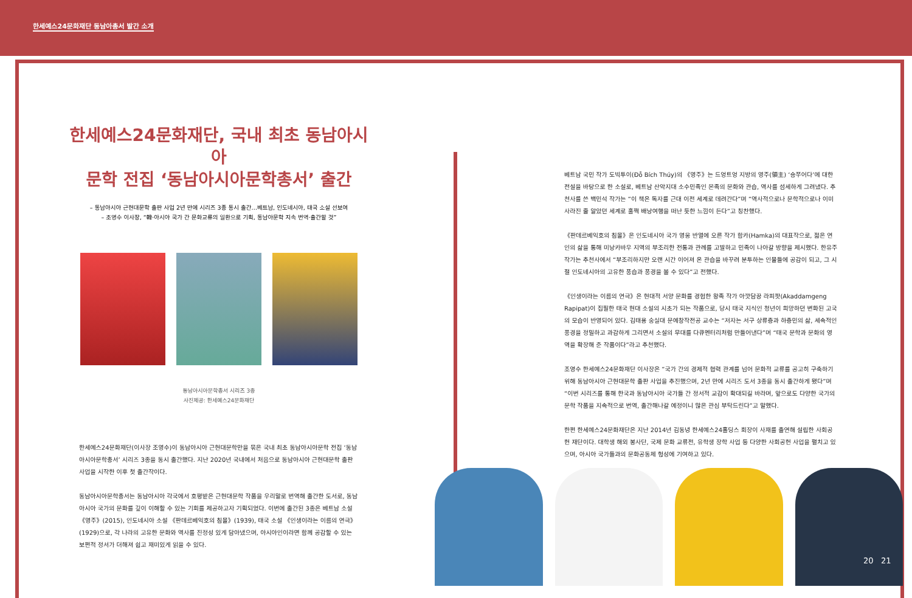한세예스24문화재단 동남아총서 발간 소개
한세예스24문화재단, 국내 최초 동남아시아
문학 전집 ‘동남아시아문학총서’ 출간
– 동남아시아 근현대문학 출판 사업 2년 만에 시리즈 3종 동시 출간…베트남, 인도네시아, 태국 소설 선보여
– 조영수 이사장, “韓·아시아 국가 간 문화교류의 일환으로 기획, 동남아문학 지속 번역·출간할 것”
동남아시아문학총서 시리즈 3종
사진제공: 한세예스24문화재단
한세예스24문화재단(이사장 조영수)이 동남아시아 근현대문학만을 묶은 국내 최초 동남아시아문학 전집 ‘동남아시아문학총서’ 시리즈 3종을 동시 출간했다. 지난 2020년 국내에서 처음으로 동남아시아 근현대문학 출판 사업을 시작한 이후 첫 출간작이다.
동남아시아문학총서는 동남아시아 각국에서 호평받은 근현대문학 작품을 우리말로 번역해 출간한 도서로, 동남아시아 국가의 문화를 깊이 이해할 수 있는 기회를 제공하고자 기획되었다. 이번에 출간된 3종은 베트남 소설 《영주》(2015), 인도네시아 소설 《판데르베익호의 침몰》(1939), 태국 소설 《인생이라는 이름의 연극》(1929)으로, 각 나라의 고유한 문화와 역사를 진정성 있게 담아냈으며, 아시아인이라면 함께 공감할 수 있는 보편적 정서가 더해져 쉽고 재미있게 읽을 수 있다.
베트남 국민 작가 도빅투이(Đỗ Bích Thúy)의 《영주》는 드엉트엉 지방의 영주(領主) ‘숑쭈어다’에 대한 전설을 바탕으로 한 소설로, 베트남 산악지대 소수민족인 몬족의 문화와 관습, 역사를 섬세하게 그려냈다. 추천사를 쓴 백민석 작가는 “이 책은 독자를 근대 이전 세계로 데려간다”며 “역사적으로나 문학적으로나 이미 사라진 줄 알았던 세계로 훌쩍 배낭여행을 떠난 듯한 느낌이 든다”고 칭찬했다.
《판데르베익호의 침몰》은 인도네시아 국가 영웅 반열에 오른 작가 함카(Hamka)의 대표작으로, 젊은 연인의 삶을 통해 미낭카바우 지역의 부조리한 전통과 관례를 고발하고 민족이 나아갈 방향을 제시했다. 한유주 작가는 추천사에서 “부조리하지만 오랜 시간 이어져 온 관습을 바꾸려 분투하는 인물들에 공감이 되고, 그 시절 인도네시아의 고유한 풍습과 풍경을 볼 수 있다”고 전했다.
《인생이라는 이름의 연극》은 현대적 서양 문화를 경험한 왕족 작가 아깟담끙 라피팟(Akaddamgeng Rapipat)이 집필한 태국 현대 소설의 시초가 되는 작품으로, 당시 태국 지식인 청년이 희망하던 변화된 고국의 모습이 반영되어 있다. 김태용 숭실대 문예창작전공 교수는 “저자는 서구 상류층과 하층민의 삶, 세속적인 풍경을 정밀하고 과감하게 그리면서 소설의 무대를 다큐멘터리처럼 만들어낸다”며 “태국 문학과 문화의 영역을 확장해 준 작품이다”라고 추천했다.
조영수 한세예스24문화재단 이사장은 “국가 간의 경제적 협력 관계를 넘어 문화적 교류를 공고히 구축하기 위해 동남아시아 근현대문학 출판 사업을 추진했으며, 2년 만에 시리즈 도서 3종을 동시 출간하게 됐다”며 “이번 시리즈를 통해 한국과 동남아시아 국가들 간 정서적 교감이 확대되길 바라며, 앞으로도 다양한 국가의 문학 작품을 지속적으로 번역, 출간해나갈 예정이니 많은 관심 부탁드린다”고 말했다.
한편 한세예스24문화재단은 지난 2014년 김동녕 한세예스24홀딩스 회장이 사재를 출연해 설립한 사회공헌 재단이다. 대학생 해외 봉사단, 국제 문화 교류전, 유학생 장학 사업 등 다양한 사회공헌 사업을 펼치고 있으며, 아시아 국가들과의 문화공동체 형성에 기여하고 있다.
20 21